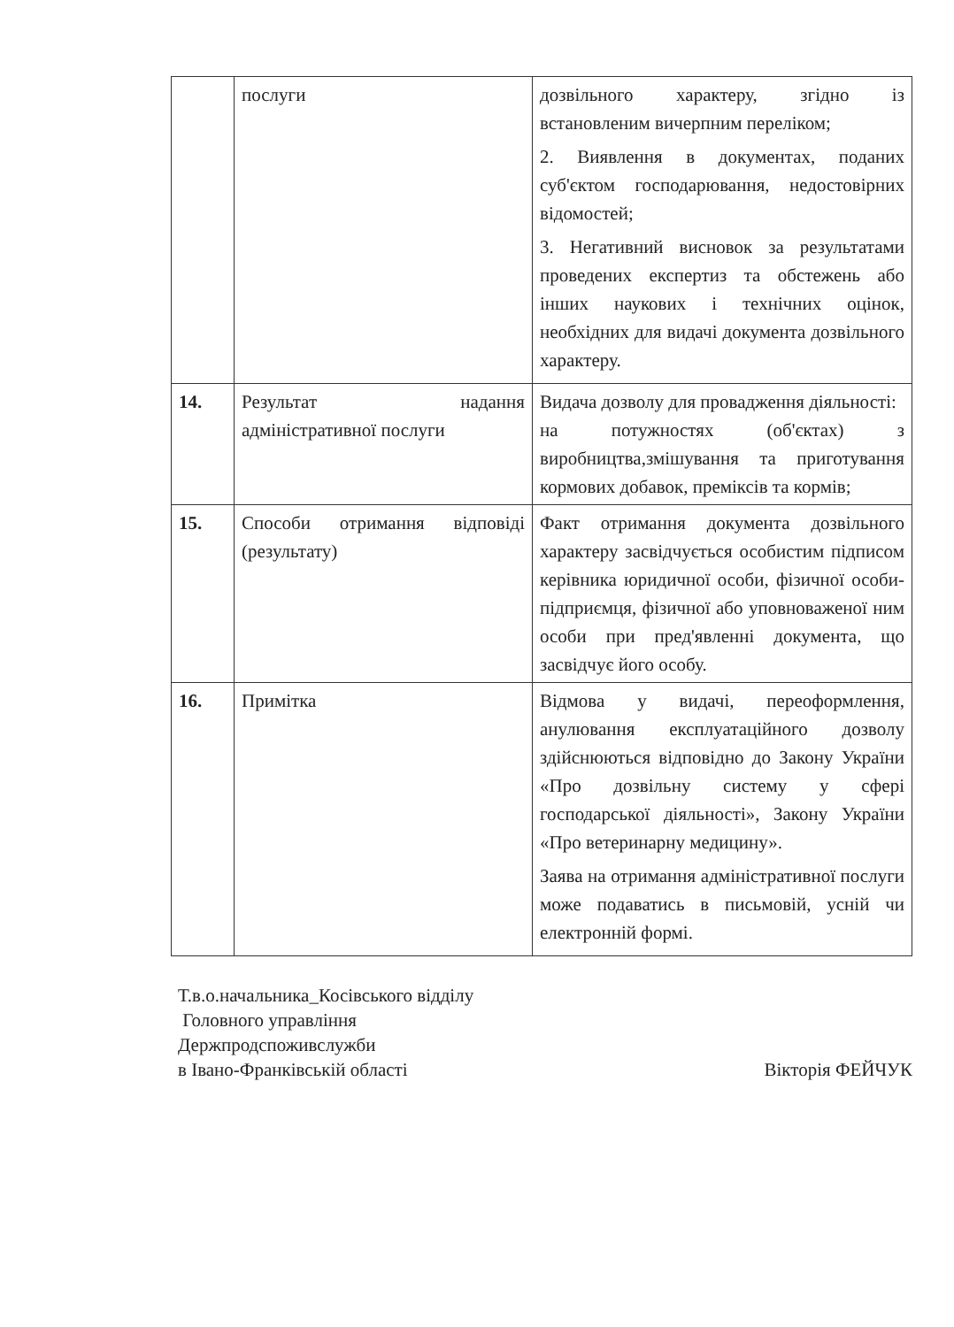| | послуги | дозвільного характеру, згідно із встановленим вичерпним переліком; 2. Виявлення в документах, поданих суб'єктом господарювання, недостовірних відомостей; 3. Негативний висновок за результатами проведених експертиз та обстежень або інших наукових і технічних оцінок, необхідних для видачі документа дозвільного характеру. |
| 14. | Результат надання адміністративної послуги | Видача дозволу для провадження діяльності: на потужностях (об'єктах) з виробництва,змішування та приготування кормових добавок, преміксів та кормів; |
| 15. | Способи отримання відповіді (результату) | Факт отримання документа дозвільного характеру засвідчується особистим підписом керівника юридичної особи, фізичної особи-підприємця, фізичної або уповноваженої ним особи при пред'явленні документа, що засвідчує його особу. |
| 16. | Примітка | Відмова у видачі, переоформлення, анулювання експлуатаційного дозволу здійснюються відповідно до Закону України «Про дозвільну систему у сфері господарської діяльності», Закону України «Про ветеринарну медицину». Заява на отримання адміністративної послуги може подаватись в письмовій, усній чи електронній формі. |
Т.в.о.начальника_Косівського відділу
Головного управління
Держпродспоживслужби
в Івано-Франківській області
Вікторія ФЕЙЧУК